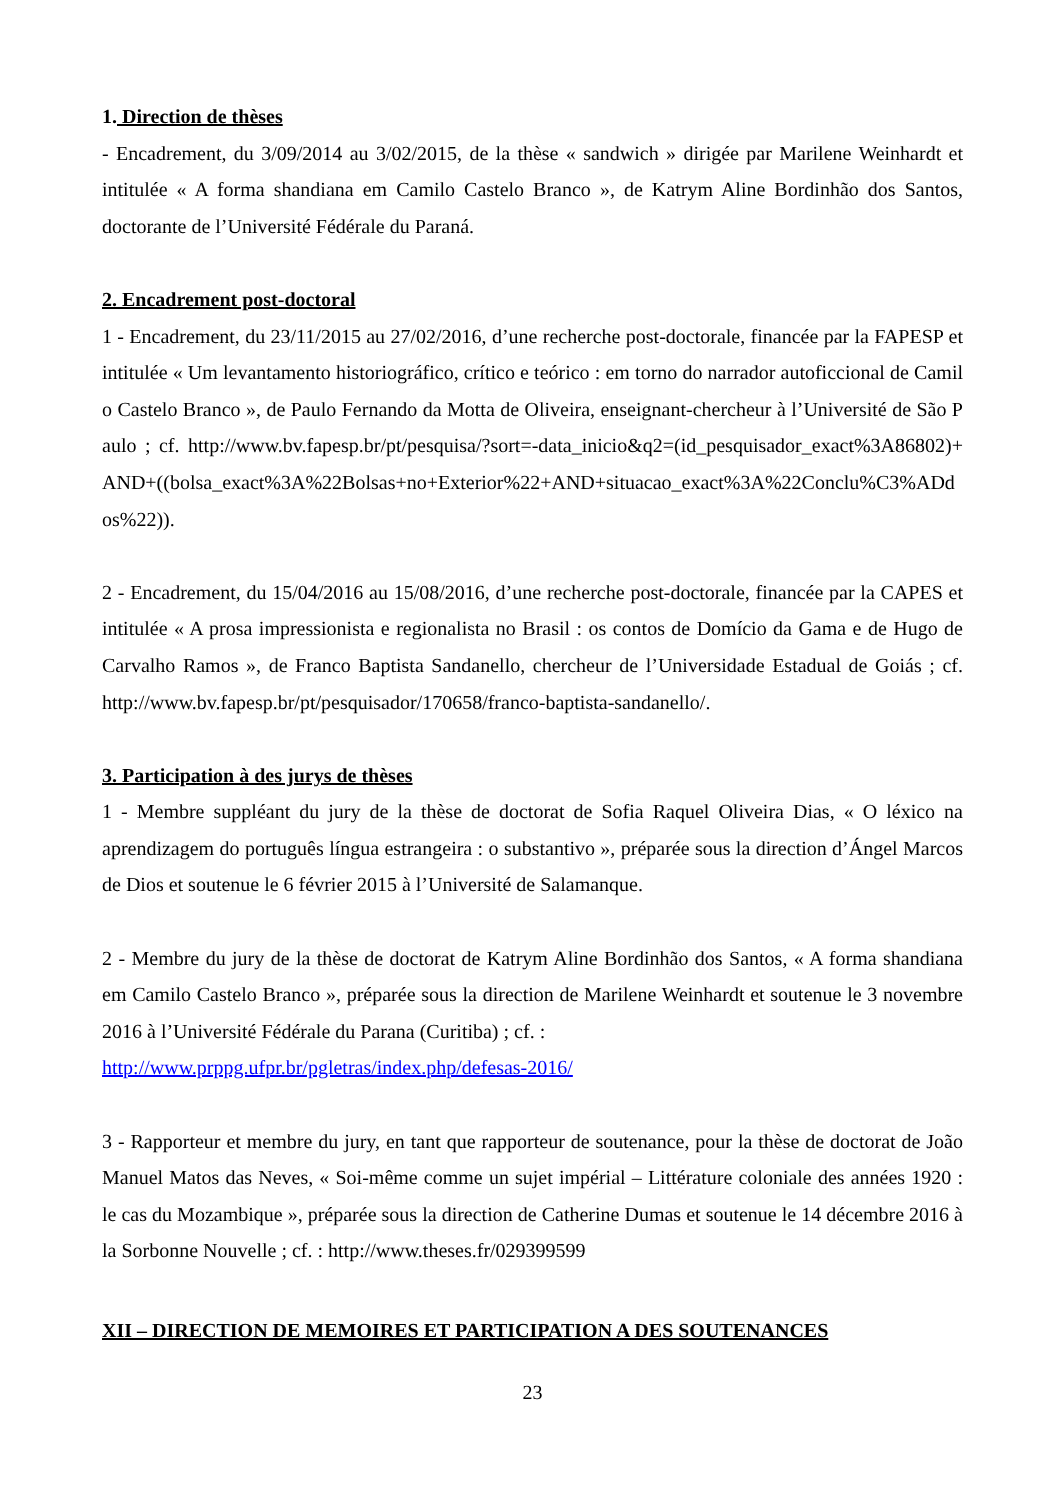1. Direction de thèses
- Encadrement, du 3/09/2014 au 3/02/2015, de la thèse « sandwich » dirigée par Marilene Weinhardt et intitulée « A forma shandiana em Camilo Castelo Branco », de Katrym Aline Bordinhão dos Santos, doctorante de l’Université Fédérale du Paraná.
2. Encadrement post-doctoral
1 - Encadrement, du 23/11/2015 au 27/02/2016, d’une recherche post-doctorale, financée par la FAPESP et intitulée « Um levantamento historiográfico, crítico e teórico : em torno do narrador autoficcional de Camilo Castelo Branco », de Paulo Fernando da Motta de Oliveira, enseignant-chercheur à l’Université de São Paulo ; cf. http://www.bv.fapesp.br/pt/pesquisa/?sort=-data_inicio&q2=(id_pesquisador_exact%3A86802)+AND+((bolsa_exact%3A%22Bolsas+no+Exterior%22+AND+situacao_exact%3A%22Conclu%C3%ADdos%22)).
2 - Encadrement, du 15/04/2016 au 15/08/2016, d’une recherche post-doctorale, financée par la CAPES et intitulée « A prosa impressionista e regionalista no Brasil : os contos de Domício da Gama e de Hugo de Carvalho Ramos », de Franco Baptista Sandanello, chercheur de l’Universidade Estadual de Goiás ; cf. http://www.bv.fapesp.br/pt/pesquisador/170658/franco-baptista-sandanello/.
3. Participation à des jurys de thèses
1 - Membre suppléant du jury de la thèse de doctorat de Sofia Raquel Oliveira Dias, « O léxico na aprendizagem do português língua estrangeira : o substantivo », préparée sous la direction d’Ángel Marcos de Dios et soutenue le 6 février 2015 à l’Université de Salamanque.
2 - Membre du jury de la thèse de doctorat de Katrym Aline Bordinhão dos Santos, « A forma shandiana em Camilo Castelo Branco », préparée sous la direction de Marilene Weinhardt et soutenue le 3 novembre 2016 à l’Université Fédérale du Parana (Curitiba) ; cf. :
http://www.prppg.ufpr.br/pgletras/index.php/defesas-2016/
3 - Rapporteur et membre du jury, en tant que rapporteur de soutenance, pour la thèse de doctorat de João Manuel Matos das Neves, « Soi-même comme un sujet impérial – Littérature coloniale des années 1920 : le cas du Mozambique », préparée sous la direction de Catherine Dumas et soutenue le 14 décembre 2016 à la Sorbonne Nouvelle ; cf. : http://www.theses.fr/029399599
XII – DIRECTION DE MEMOIRES ET PARTICIPATION A DES SOUTENANCES
23